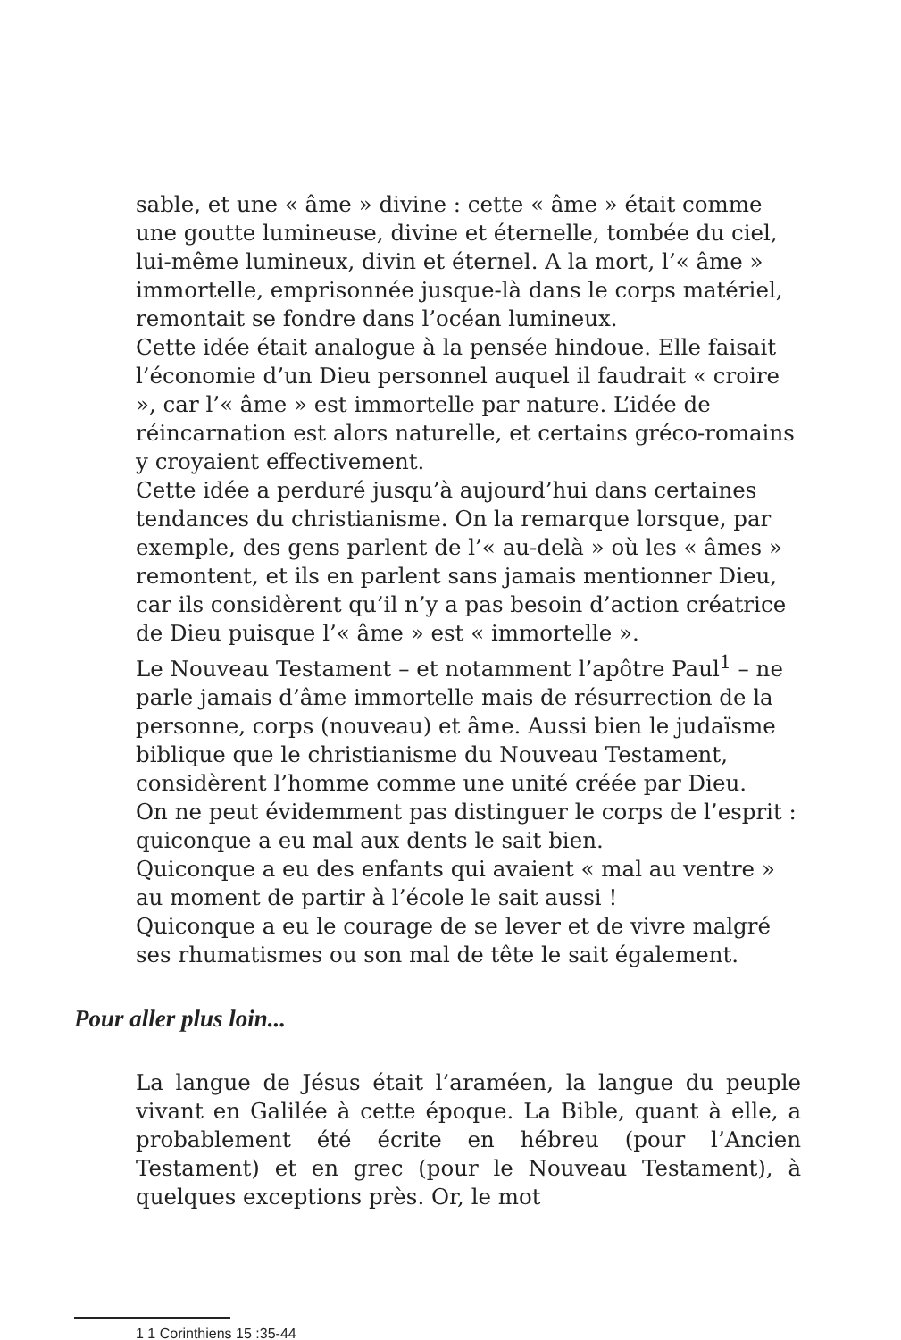sable, et une « âme » divine : cette « âme » était comme une goutte lumineuse, divine et éternelle, tombée du ciel, lui-même lumineux, divin et éternel. A la mort, l’« âme » immortelle, emprisonnée jusque-là dans le corps matériel, remontait se fondre dans l’océan lumineux.
Cette idée était analogue à la pensée hindoue. Elle faisait l’économie d’un Dieu personnel auquel il faudrait « croire », car l’« âme » est immortelle par nature. L’idée de réincarnation est alors naturelle, et certains gréco-romains y croyaient effectivement.
Cette idée a perduré jusqu’à aujourd’hui dans certaines tendances du christianisme. On la remarque lorsque, par exemple, des gens parlent de l’« au-delà » où les « âmes » remontent, et ils en parlent sans jamais mentionner Dieu, car ils considèrent qu’il n’y a pas besoin d’action créatrice de Dieu puisque l’« âme » est « immortelle ».
Le Nouveau Testament – et notamment l’apôtre Paul<sup>1</sup> – ne parle jamais d’âme immortelle mais de résurrection de la personne, corps (nouveau) et âme. Aussi bien le judaïsme biblique que le christianisme du Nouveau Testament, considèrent l’homme comme une unité créée par Dieu.
On ne peut évidemment pas distinguer le corps de l’esprit : quiconque a eu mal aux dents le sait bien.
Quiconque a eu des enfants qui avaient « mal au ventre » au moment de partir à l’école le sait aussi !
Quiconque a eu le courage de se lever et de vivre malgré ses rhumatismes ou son mal de tête le sait également.
Pour aller plus loin...
La langue de Jésus était l’araméen, la langue du peuple vivant en Galilée à cette époque. La Bible, quant à elle, a probablement été écrite en hébreu (pour l’Ancien Testament) et en grec (pour le Nouveau Testament), à quelques exceptions près. Or, le mot
1 1 Corinthiens 15 :35-44